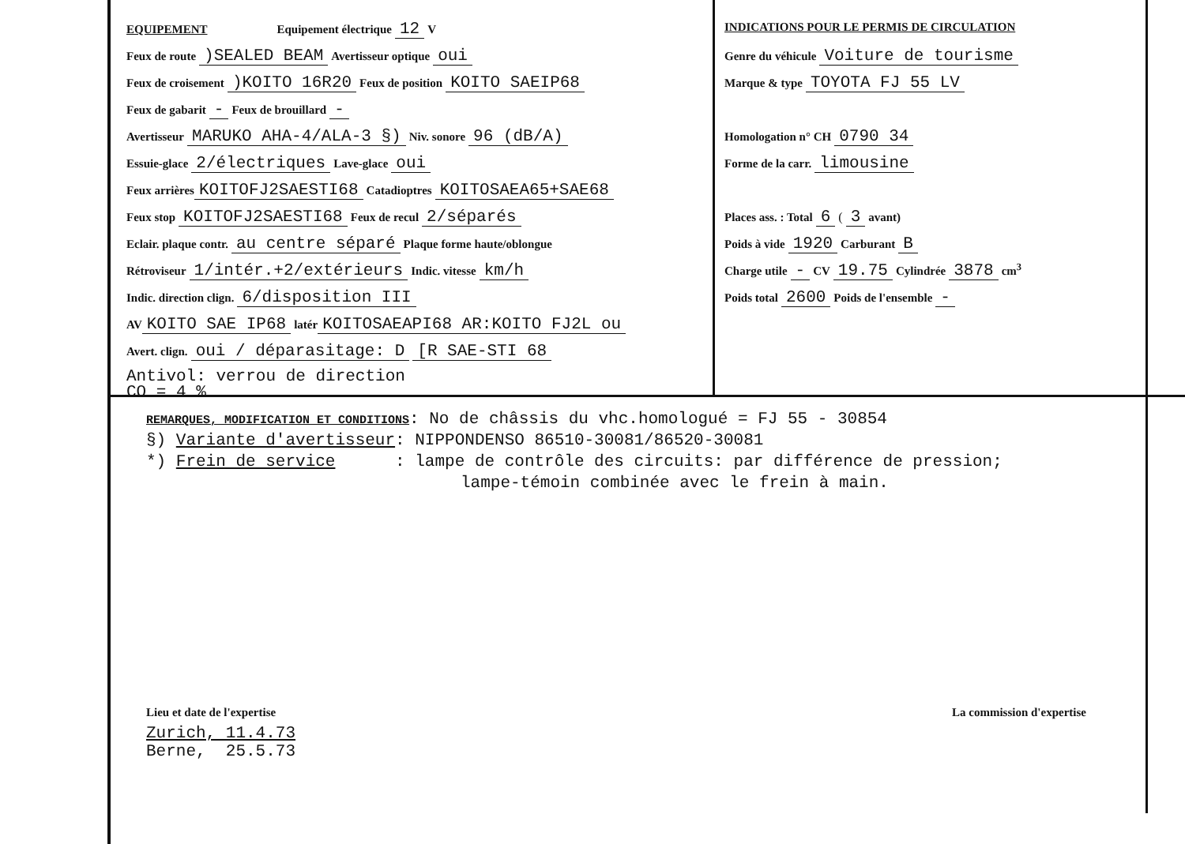EQUIPEMENT Equipement électrique 12 V
Feux de route )SEALED BEAM Avertisseur optique oui
Feux de croisement )KOITO 16R20 Feux de position KOITO SAEIP68
Feux de gabarit - Feux de brouillard -
Avertisseur MARUKO AHA-4/ALA-3 §) Niv. sonore 96 (dB/A)
Essuie-glace 2/électriques Lave-glace oui
Feux arrières KOITOFJ2SAESTI68 Catadioptres KOITOSAEA65+SAE68
Feux stop KOITOFJ2SAESTI68 Feux de recul 2/séparés
Eclair. plaque contr. au centre séparé Plaque forme haute/oblongue
Rétroviseur 1/intér.+2/extérieurs Indic. vitesse km/h
Indic. direction clign. 6/disposition III
AV KOITO SAE IP68 latér KOITOSAEAPI68 AR:KOITO FJ2L ou
Avert. clign. oui / déparasitage: D [R SAE-STI 68
Antivol: verrou de direction
CO = 4 %
INDICATIONS POUR LE PERMIS DE CIRCULATION
Genre du véhicule Voiture de tourisme
Marque & type TOYOTA FJ 55 LV
Homologation n° CH 0790 34
Forme de la carr. limousine
Places ass. : Total 6 ( 3 avant)
Poids à vide 1920 Carburant B
Charge utile - CV 19.75 Cylindrée 3878 cm<sup>3</sup>
Poids total 2600 Poids de l'ensemble -
REMARQUES, MODIFICATION ET CONDITIONS: No de châssis du vhc.homologué = FJ 55 - 30854
§) Variante d'avertisseur: NIPPONDENSO 86510-30081/86520-30081
*) Frein de service : lampe de contrôle des circuits: par différence de pression;
lampe-témoin combinée avec le frein à main.
Lieu et date de l'expertise
Zurich, 11.4.73
Berne, 25.5.73
La commission d'expertise